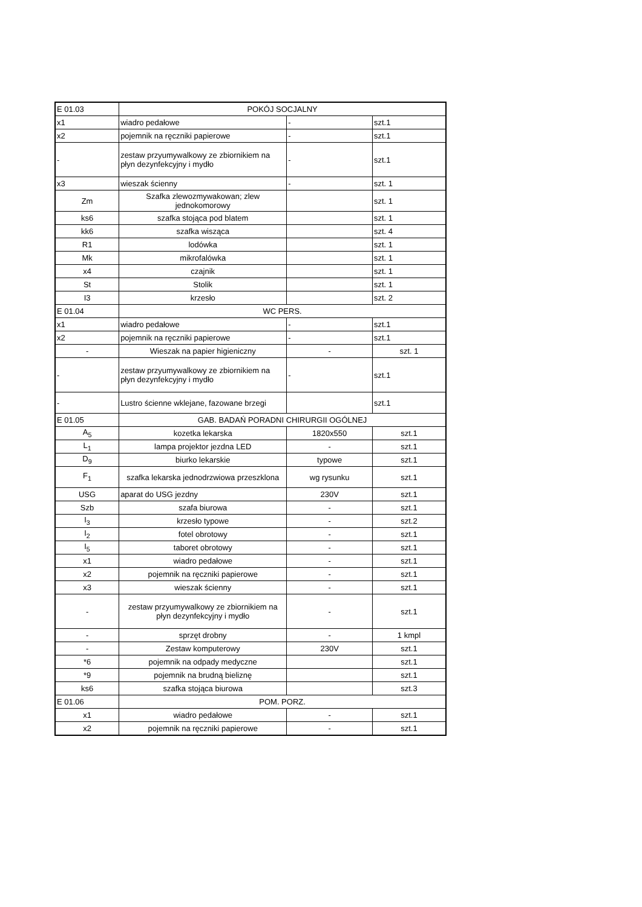| E 01.03 | POKÓJ SOCJALNY | | |
| x1 | wiadro pedałowe | - | szt.1 |
| x2 | pojemnik na ręczniki papierowe | - | szt.1 |
| - | zestaw przyumywalkowy ze zbiornikiem na płyn dezynfekcyjny i mydło | - | szt.1 |
| x3 | wieszak ścienny | - | szt. 1 |
| Zm | Szafka zlewozmywakowan; zlew jednokomorowy | | szt. 1 |
| ks6 | szafka stojąca pod blatem | | szt. 1 |
| kk6 | szafka wisząca | | szt. 4 |
| R1 | lodówka | | szt. 1 |
| Mk | mikrofalówka | | szt. 1 |
| x4 | czajnik | | szt. 1 |
| St | Stolik | | szt. 1 |
| I3 | krzesło | | szt. 2 |
| E 01.04 | WC PERS. | | |
| x1 | wiadro pedałowe | - | szt.1 |
| x2 | pojemnik na ręczniki papierowe | - | szt.1 |
| - | Wieszak na papier higieniczny | - | szt. 1 |
| - | zestaw przyumywalkowy ze zbiornikiem na płyn dezynfekcyjny i mydło | - | szt.1 |
| - | Lustro ścienne wklejane, fazowane brzegi | | szt.1 |
| E 01.05 | GAB. BADAŃ PORADNI CHIRURGII OGÓLNEJ | | |
| A<sub>5</sub> | kozetka lekarska | 1820x550 | szt.1 |
| L<sub>1</sub> | lampa projektor jezdna LED | - | szt.1 |
| D<sub>9</sub> | biurko lekarskie | typowe | szt.1 |
| F<sub>1</sub> | szafka lekarska jednodrzwiowa przeszklona | wg rysunku | szt.1 |
| USG | aparat do USG jezdny | 230V | szt.1 |
| Szb | szafa biurowa | - | szt.1 |
| I<sub>3</sub> | krzesło typowe | - | szt.2 |
| I<sub>2</sub> | fotel obrotowy | - | szt.1 |
| I<sub>5</sub> | taboret obrotowy | - | szt.1 |
| x1 | wiadro pedałowe | - | szt.1 |
| x2 | pojemnik na ręczniki papierowe | - | szt.1 |
| x3 | wieszak ścienny | - | szt.1 |
| - | zestaw przyumywalkowy ze zbiornikiem na płyn dezynfekcyjny i mydło | - | szt.1 |
| - | sprzęt drobny | - | 1 kmpl |
| - | Zestaw komputerowy | 230V | szt.1 |
| *6 | pojemnik na odpady medyczne | | szt.1 |
| *9 | pojemnik na brudną bieliznę | | szt.1 |
| ks6 | szafka stojąca biurowa | | szt.3 |
| E 01.06 | POM. PORZ. | | |
| x1 | wiadro pedałowe | - | szt.1 |
| x2 | pojemnik na ręczniki papierowe | - | szt.1 |